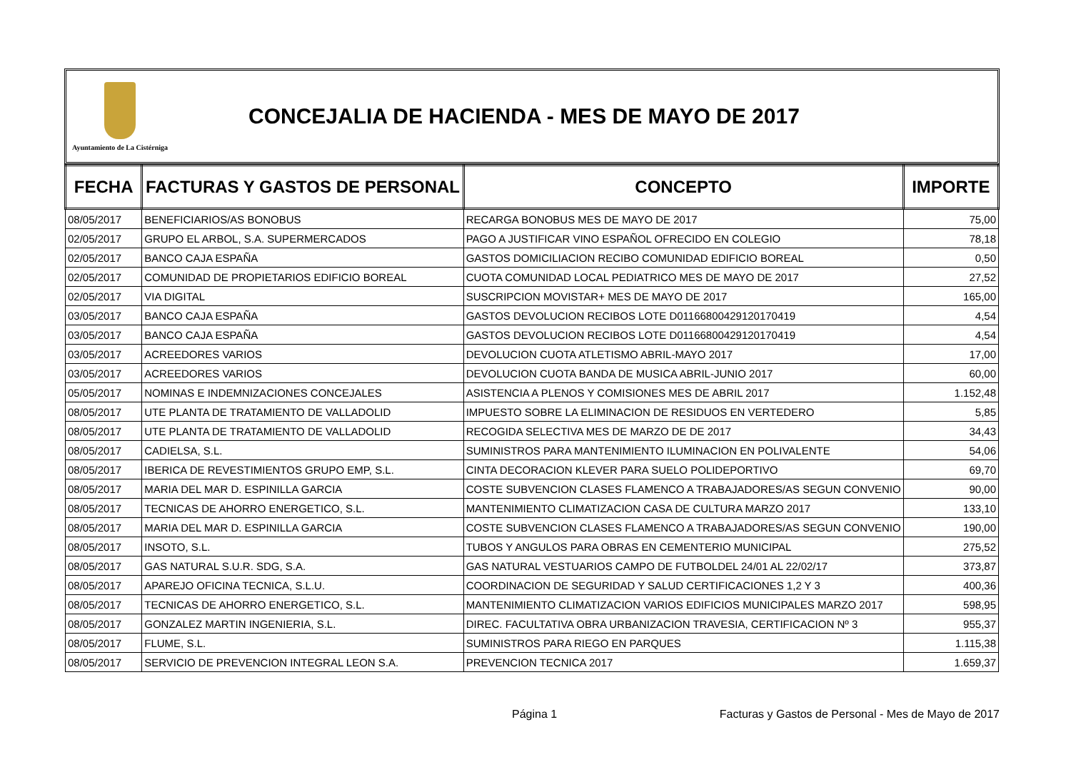Ayuntamiento de La Cistérniga
CONCEJALIA DE HACIENDA - MES DE MAYO DE 2017
| FECHA | FACTURAS Y GASTOS DE PERSONAL | CONCEPTO | IMPORTE |
| --- | --- | --- | --- |
| 08/05/2017 | BENEFICIARIOS/AS BONOBUS | RECARGA BONOBUS MES DE MAYO DE 2017 | 75,00 |
| 02/05/2017 | GRUPO EL ARBOL, S.A. SUPERMERCADOS | PAGO A JUSTIFICAR VINO ESPAÑOL OFRECIDO EN COLEGIO | 78,18 |
| 02/05/2017 | BANCO CAJA ESPAÑA | GASTOS DOMICILIACION RECIBO COMUNIDAD EDIFICIO BOREAL | 0,50 |
| 02/05/2017 | COMUNIDAD DE PROPIETARIOS EDIFICIO BOREAL | CUOTA COMUNIDAD LOCAL PEDIATRICO MES DE MAYO DE 2017 | 27,52 |
| 02/05/2017 | VIA DIGITAL | SUSCRIPCION MOVISTAR+ MES DE MAYO DE 2017 | 165,00 |
| 03/05/2017 | BANCO CAJA ESPAÑA | GASTOS DEVOLUCION RECIBOS LOTE D01166800429120170419 | 4,54 |
| 03/05/2017 | BANCO CAJA ESPAÑA | GASTOS DEVOLUCION RECIBOS LOTE D01166800429120170419 | 4,54 |
| 03/05/2017 | ACREEDORES VARIOS | DEVOLUCION CUOTA ATLETISMO ABRIL-MAYO 2017 | 17,00 |
| 03/05/2017 | ACREEDORES VARIOS | DEVOLUCION CUOTA BANDA DE MUSICA ABRIL-JUNIO 2017 | 60,00 |
| 05/05/2017 | NOMINAS E INDEMNIZACIONES CONCEJALES | ASISTENCIA A PLENOS Y COMISIONES MES DE ABRIL 2017 | 1.152,48 |
| 08/05/2017 | UTE PLANTA DE TRATAMIENTO DE VALLADOLID | IMPUESTO SOBRE LA ELIMINACION DE RESIDUOS EN VERTEDERO | 5,85 |
| 08/05/2017 | UTE PLANTA DE TRATAMIENTO DE VALLADOLID | RECOGIDA SELECTIVA MES DE MARZO DE DE 2017 | 34,43 |
| 08/05/2017 | CADIELSA, S.L. | SUMINISTROS PARA MANTENIMIENTO ILUMINACION EN POLIVALENTE | 54,06 |
| 08/05/2017 | IBERICA DE REVESTIMIENTOS GRUPO EMP, S.L. | CINTA DECORACION KLEVER PARA SUELO POLIDEPORTIVO | 69,70 |
| 08/05/2017 | MARIA DEL MAR D. ESPINILLA GARCIA | COSTE SUBVENCION CLASES FLAMENCO A TRABAJADORES/AS SEGUN CONVENIO | 90,00 |
| 08/05/2017 | TECNICAS DE AHORRO ENERGETICO, S.L. | MANTENIMIENTO CLIMATIZACION CASA DE CULTURA MARZO 2017 | 133,10 |
| 08/05/2017 | MARIA DEL MAR D. ESPINILLA GARCIA | COSTE SUBVENCION CLASES FLAMENCO A TRABAJADORES/AS SEGUN CONVENIO | 190,00 |
| 08/05/2017 | INSOTO, S.L. | TUBOS Y ANGULOS PARA OBRAS EN CEMENTERIO MUNICIPAL | 275,52 |
| 08/05/2017 | GAS NATURAL S.U.R. SDG, S.A. | GAS NATURAL VESTUARIOS CAMPO DE FUTBOLDEL 24/01 AL 22/02/17 | 373,87 |
| 08/05/2017 | APAREJO OFICINA TECNICA, S.L.U. | COORDINACION DE SEGURIDAD Y SALUD CERTIFICACIONES 1,2 Y 3 | 400,36 |
| 08/05/2017 | TECNICAS DE AHORRO ENERGETICO, S.L. | MANTENIMIENTO CLIMATIZACION VARIOS EDIFICIOS MUNICIPALES MARZO 2017 | 598,95 |
| 08/05/2017 | GONZALEZ MARTIN INGENIERIA, S.L. | DIREC. FACULTATIVA OBRA URBANIZACION TRAVESIA, CERTIFICACION Nº 3 | 955,37 |
| 08/05/2017 | FLUME, S.L. | SUMINISTROS PARA RIEGO EN PARQUES | 1.115,38 |
| 08/05/2017 | SERVICIO DE PREVENCION INTEGRAL LEON S.A. | PREVENCION TECNICA 2017 | 1.659,37 |
Página 1 Facturas y Gastos de Personal - Mes de Mayo de 2017